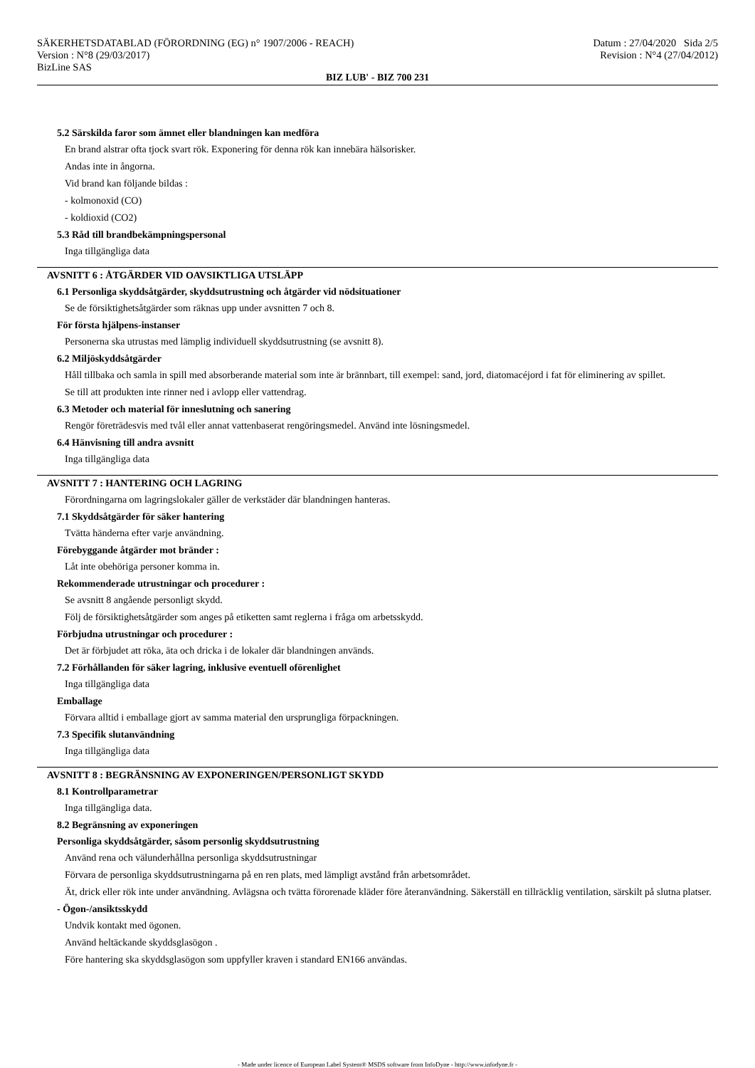SÄKERHETSDATABLAD (FÖRORDNING (EG) n° 1907/2006 - REACH)
Version : N°8 (29/03/2017)
BizLine SAS
Datum : 27/04/2020 Sida 2/5
Revision : N°4 (27/04/2012)
BIZ LUB' - BIZ 700 231
5.2 Särskilda faror som ämnet eller blandningen kan medföra
En brand alstrar ofta tjock svart rök. Exponering för denna rök kan innebära hälsorisker.
Andas inte in ångorna.
Vid brand kan följande bildas :
- kolmonoxid (CO)
- koldioxid (CO2)
5.3 Råd till brandbekämpningspersonal
Inga tillgängliga data
AVSNITT 6 : ÅTGÄRDER VID OAVSIKTLIGA UTSLÄPP
6.1 Personliga skyddsåtgärder, skyddsutrustning och åtgärder vid nödsituationer
Se de försiktighetsåtgärder som räknas upp under avsnitten 7 och 8.
För första hjälpens-instanser
Personerna ska utrustas med lämplig individuell skyddsutrustning (se avsnitt 8).
6.2 Miljöskyddsåtgärder
Håll tillbaka och samla in spill med absorberande material som inte är brännbart, till exempel: sand, jord, diatomacéjord i fat för eliminering av spillet.
Se till att produkten inte rinner ned i avlopp eller vattendrag.
6.3 Metoder och material för inneslutning och sanering
Rengör företrädesvis med tvål eller annat vattenbaserat rengöringsmedel. Använd inte lösningsmedel.
6.4 Hänvisning till andra avsnitt
Inga tillgängliga data
AVSNITT 7 : HANTERING OCH LAGRING
Förordningarna om lagringslokaler gäller de verkstäder där blandningen hanteras.
7.1 Skyddsåtgärder för säker hantering
Tvätta händerna efter varje användning.
Förebyggande åtgärder mot bränder :
Låt inte obehöriga personer komma in.
Rekommenderade utrustningar och procedurer :
Se avsnitt 8 angående personligt skydd.
Följ de försiktighetsåtgärder som anges på etiketten samt reglerna i fråga om arbetsskydd.
Förbjudna utrustningar och procedurer :
Det är förbjudet att röka, äta och dricka i de lokaler där blandningen används.
7.2 Förhållanden för säker lagring, inklusive eventuell oförenlighet
Inga tillgängliga data
Emballage
Förvara alltid i emballage gjort av samma material den ursprungliga förpackningen.
7.3 Specifik slutanvändning
Inga tillgängliga data
AVSNITT 8 : BEGRÄNSNING AV EXPONERINGEN/PERSONLIGT SKYDD
8.1 Kontrollparametrar
Inga tillgängliga data.
8.2 Begränsning av exponeringen
Personliga skyddsåtgärder, såsom personlig skyddsutrustning
Använd rena och välunderhållna personliga skyddsutrustningar
Förvara de personliga skyddsutrustningarna på en ren plats, med lämpligt avstånd från arbetsområdet.
Ät, drick eller rök inte under användning. Avlägsna och tvätta förorenade kläder före återanvändning. Säkerställ en tillräcklig ventilation, särskilt på slutna platser.
- Ögon-/ansiktsskydd
Undvik kontakt med ögonen.
Använd heltäckande skyddsglasögon .
Före hantering ska skyddsglasögon som uppfyller kraven i standard EN166 användas.
- Made under licence of European Label System® MSDS software from InfoDyne - http://www.infodyne.fr -